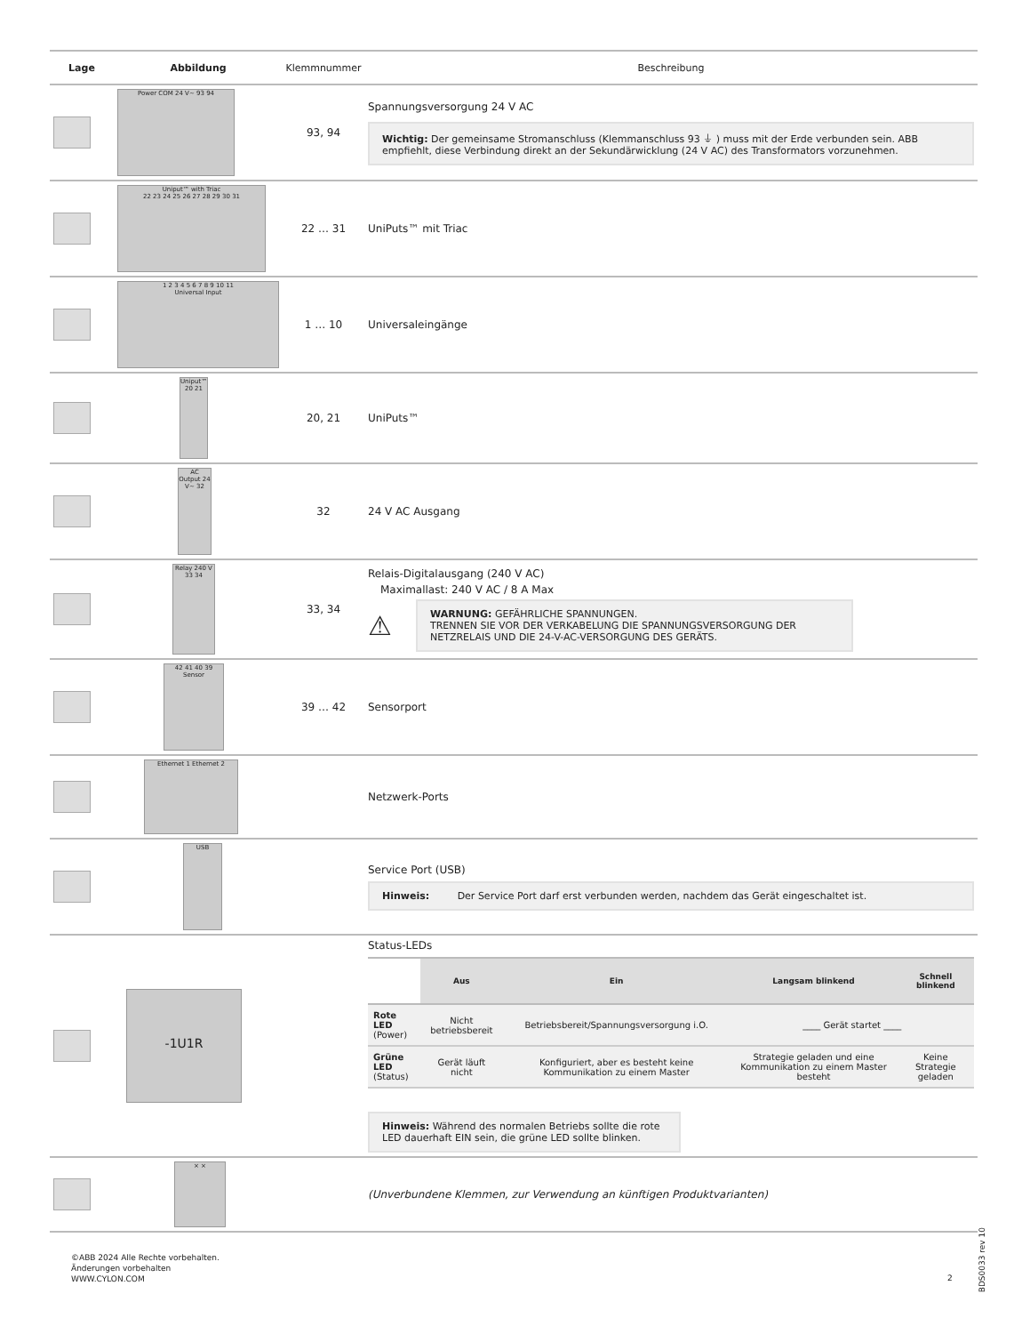| Lage | Abbildung | Klemmnummer | Beschreibung |
| --- | --- | --- | --- |
| | Power COM 24 V~ 93 94 | 93, 94 | Spannungsversorgung 24 V AC Wichtig: Der gemeinsame Stromanschluss (Klemmanschluss 93 ⏚ ) muss mit der Erde verbunden sein. ABB empfiehlt, diese Verbindung direkt an der Sekundärwicklung (24 V AC) des Transformators vorzunehmen. |
| | Uniput™ with Triac 22 23 24 25 26 27 28 29 30 31 | 22 … 31 | UniPuts™ mit Triac |
| | 1 2 3 4 5 6 7 8 9 10 11 Universal Input | 1 … 10 | Universaleingänge |
| | Uniput™ 20 21 | 20, 21 | UniPuts™ |
| | AC Output 24 V~ 32 | 32 | 24 V AC Ausgang |
| | Relay 240 V 33 34 | 33, 34 | Relais-Digitalausgang (240 V AC) Maximallast: 240 V AC / 8 A Max ⚠ WARNUNG: GEFÄHRLICHE SPANNUNGEN. TRENNEN SIE VOR DER VERKABELUNG DIE SPANNUNGSVERSORGUNG DER NETZRELAIS UND DIE 24-V-AC-VERSORGUNG DES GERÄTS. |
| | 42 41 40 39 Sensor | 39 … 42 | Sensorport |
| | Ethernet 1 Ethernet 2 | | Netzwerk-Ports |
| | USB | | Service Port (USB) Hinweis: Der Service Port darf erst verbunden werden, nachdem das Gerät eingeschaltet ist. |
| | -1U1R | | Status-LEDs / / Aus / Ein / Langsam blinkend / Schnell blinkend / / --- / --- / --- / --- / --- / / Rote LED (Power) / Nicht betriebsbereit / Betriebsbereit/Spannungsversorgung i.O. / ____ Gerät startet ____ / / / Grüne LED (Status) / Gerät läuft nicht / Konfiguriert, aber es besteht keine Kommunikation zu einem Master / Strategie geladen und eine Kommunikation zu einem Master besteht / Keine Strategie geladen / Hinweis: Während des normalen Betriebs sollte die rote LED dauerhaft EIN sein, die grüne LED sollte blinken. |
| | × × | | (Unverbundene Klemmen, zur Verwendung an künftigen Produktvarianten) |
©ABB 2024 Alle Rechte vorbehalten.
Änderungen vorbehalten
WWW.CYLON.COM
2
BDS0033 rev 10